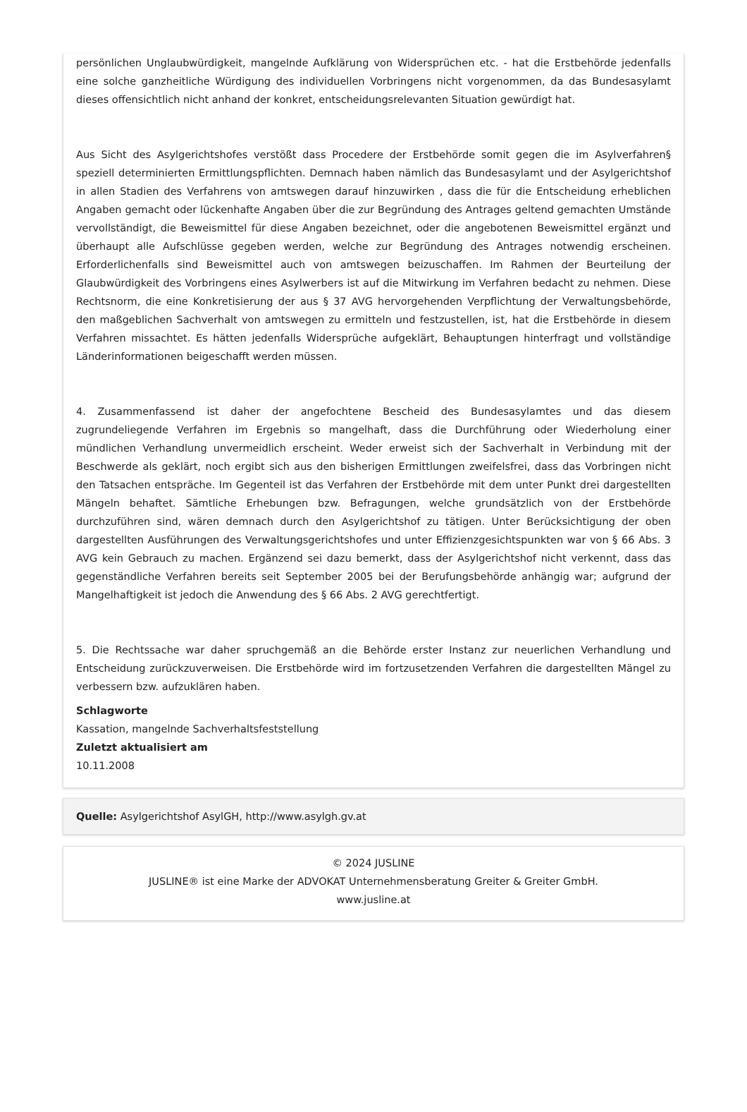persönlichen Unglaubwürdigkeit, mangelnde Aufklärung von Widersprüchen etc. - hat die Erstbehörde jedenfalls eine solche ganzheitliche Würdigung des individuellen Vorbringens nicht vorgenommen, da das Bundesasylamt dieses offensichtlich nicht anhand der konkret, entscheidungsrelevanten Situation gewürdigt hat.
Aus Sicht des Asylgerichtshofes verstößt dass Procedere der Erstbehörde somit gegen die im Asylverfahren§ speziell determinierten Ermittlungspflichten. Demnach haben nämlich das Bundesasylamt und der Asylgerichtshof in allen Stadien des Verfahrens von amtswegen darauf hinzuwirken , dass die für die Entscheidung erheblichen Angaben gemacht oder lückenhafte Angaben über die zur Begründung des Antrages geltend gemachten Umstände vervollständigt, die Beweismittel für diese Angaben bezeichnet, oder die angebotenen Beweismittel ergänzt und überhaupt alle Aufschlüsse gegeben werden, welche zur Begründung des Antrages notwendig erscheinen. Erforderlichenfalls sind Beweismittel auch von amtswegen beizuschaffen. Im Rahmen der Beurteilung der Glaubwürdigkeit des Vorbringens eines Asylwerbers ist auf die Mitwirkung im Verfahren bedacht zu nehmen. Diese Rechtsnorm, die eine Konkretisierung der aus § 37 AVG hervorgehenden Verpflichtung der Verwaltungsbehörde, den maßgeblichen Sachverhalt von amtswegen zu ermitteln und festzustellen, ist, hat die Erstbehörde in diesem Verfahren missachtet. Es hätten jedenfalls Widersprüche aufgeklärt, Behauptungen hinterfragt und vollständige Länderinformationen beigeschafft werden müssen.
4. Zusammenfassend ist daher der angefochtene Bescheid des Bundesasylamtes und das diesem zugrundeliegende Verfahren im Ergebnis so mangelhaft, dass die Durchführung oder Wiederholung einer mündlichen Verhandlung unvermeidlich erscheint. Weder erweist sich der Sachverhalt in Verbindung mit der Beschwerde als geklärt, noch ergibt sich aus den bisherigen Ermittlungen zweifelsfrei, dass das Vorbringen nicht den Tatsachen entspräche. Im Gegenteil ist das Verfahren der Erstbehörde mit dem unter Punkt drei dargestellten Mängeln behaftet. Sämtliche Erhebungen bzw. Befragungen, welche grundsätzlich von der Erstbehörde durchzuführen sind, wären demnach durch den Asylgerichtshof zu tätigen. Unter Berücksichtigung der oben dargestellten Ausführungen des Verwaltungsgerichtshofes und unter Effizienzgesichtspunkten war von § 66 Abs. 3 AVG kein Gebrauch zu machen. Ergänzend sei dazu bemerkt, dass der Asylgerichtshof nicht verkennt, dass das gegenständliche Verfahren bereits seit September 2005 bei der Berufungsbehörde anhängig war; aufgrund der Mangelhaftigkeit ist jedoch die Anwendung des § 66 Abs. 2 AVG gerechtfertigt.
5. Die Rechtssache war daher spruchgemäß an die Behörde erster Instanz zur neuerlichen Verhandlung und Entscheidung zurückzuverweisen. Die Erstbehörde wird im fortzusetzenden Verfahren die dargestellten Mängel zu verbessern bzw. aufzuklären haben.
Schlagworte
Kassation, mangelnde Sachverhaltsfeststellung
Zuletzt aktualisiert am
10.11.2008
Quelle: Asylgerichtshof AsylGH, http://www.asylgh.gv.at
© 2024 JUSLINE
JUSLINE® ist eine Marke der ADVOKAT Unternehmensberatung Greiter & Greiter GmbH.
www.jusline.at